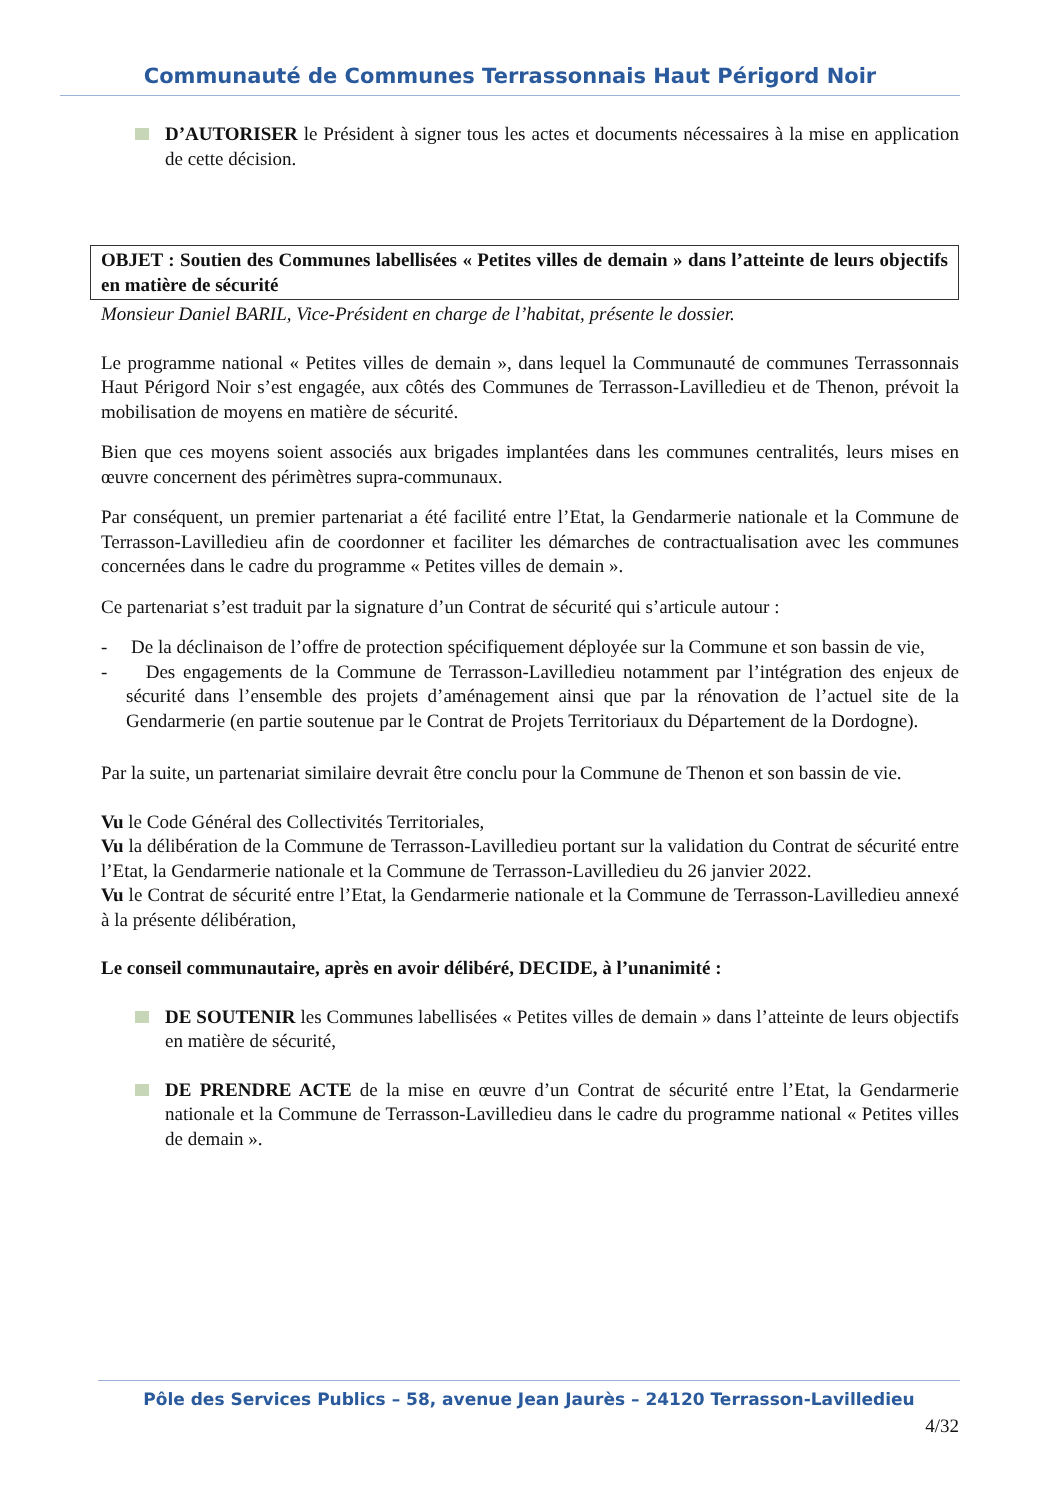Communauté de Communes Terrassonnais Haut Périgord Noir
D’AUTORISER le Président à signer tous les actes et documents nécessaires à la mise en application de cette décision.
OBJET : Soutien des Communes labellisées « Petites villes de demain » dans l’atteinte de leurs objectifs en matière de sécurité
Monsieur Daniel BARIL, Vice-Président en charge de l’habitat, présente le dossier.
Le programme national « Petites villes de demain », dans lequel la Communauté de communes Terrassonnais Haut Périgord Noir s’est engagée, aux côtés des Communes de Terrasson-Lavilledieu et de Thenon, prévoit la mobilisation de moyens en matière de sécurité.
Bien que ces moyens soient associés aux brigades implantées dans les communes centralités, leurs mises en œuvre concernent des périmètres supra-communaux.
Par conséquent, un premier partenariat a été facilité entre l’Etat, la Gendarmerie nationale et la Commune de Terrasson-Lavilledieu afin de coordonner et faciliter les démarches de contractualisation avec les communes concernées dans le cadre du programme « Petites villes de demain ».
Ce partenariat s’est traduit par la signature d’un Contrat de sécurité qui s’articule autour :
- De la déclinaison de l’offre de protection spécifiquement déployée sur la Commune et son bassin de vie,
- Des engagements de la Commune de Terrasson-Lavilledieu notamment par l’intégration des enjeux de sécurité dans l’ensemble des projets d’aménagement ainsi que par la rénovation de l’actuel site de la Gendarmerie (en partie soutenue par le Contrat de Projets Territoriaux du Département de la Dordogne).
Par la suite, un partenariat similaire devrait être conclu pour la Commune de Thenon et son bassin de vie.
Vu le Code Général des Collectivités Territoriales,
Vu la délibération de la Commune de Terrasson-Lavilledieu portant sur la validation du Contrat de sécurité entre l’Etat, la Gendarmerie nationale et la Commune de Terrasson-Lavilledieu du 26 janvier 2022.
Vu le Contrat de sécurité entre l’Etat, la Gendarmerie nationale et la Commune de Terrasson-Lavilledieu annexé à la présente délibération,
Le conseil communautaire, après en avoir délibéré, DECIDE, à l’unanimité :
DE SOUTENIR les Communes labellisées « Petites villes de demain » dans l’atteinte de leurs objectifs en matière de sécurité,
DE PRENDRE ACTE de la mise en œuvre d’un Contrat de sécurité entre l’Etat, la Gendarmerie nationale et la Commune de Terrasson-Lavilledieu dans le cadre du programme national « Petites villes de demain ».
Pôle des Services Publics – 58, avenue Jean Jaurès – 24120 Terrasson-Lavilledieu
4/32